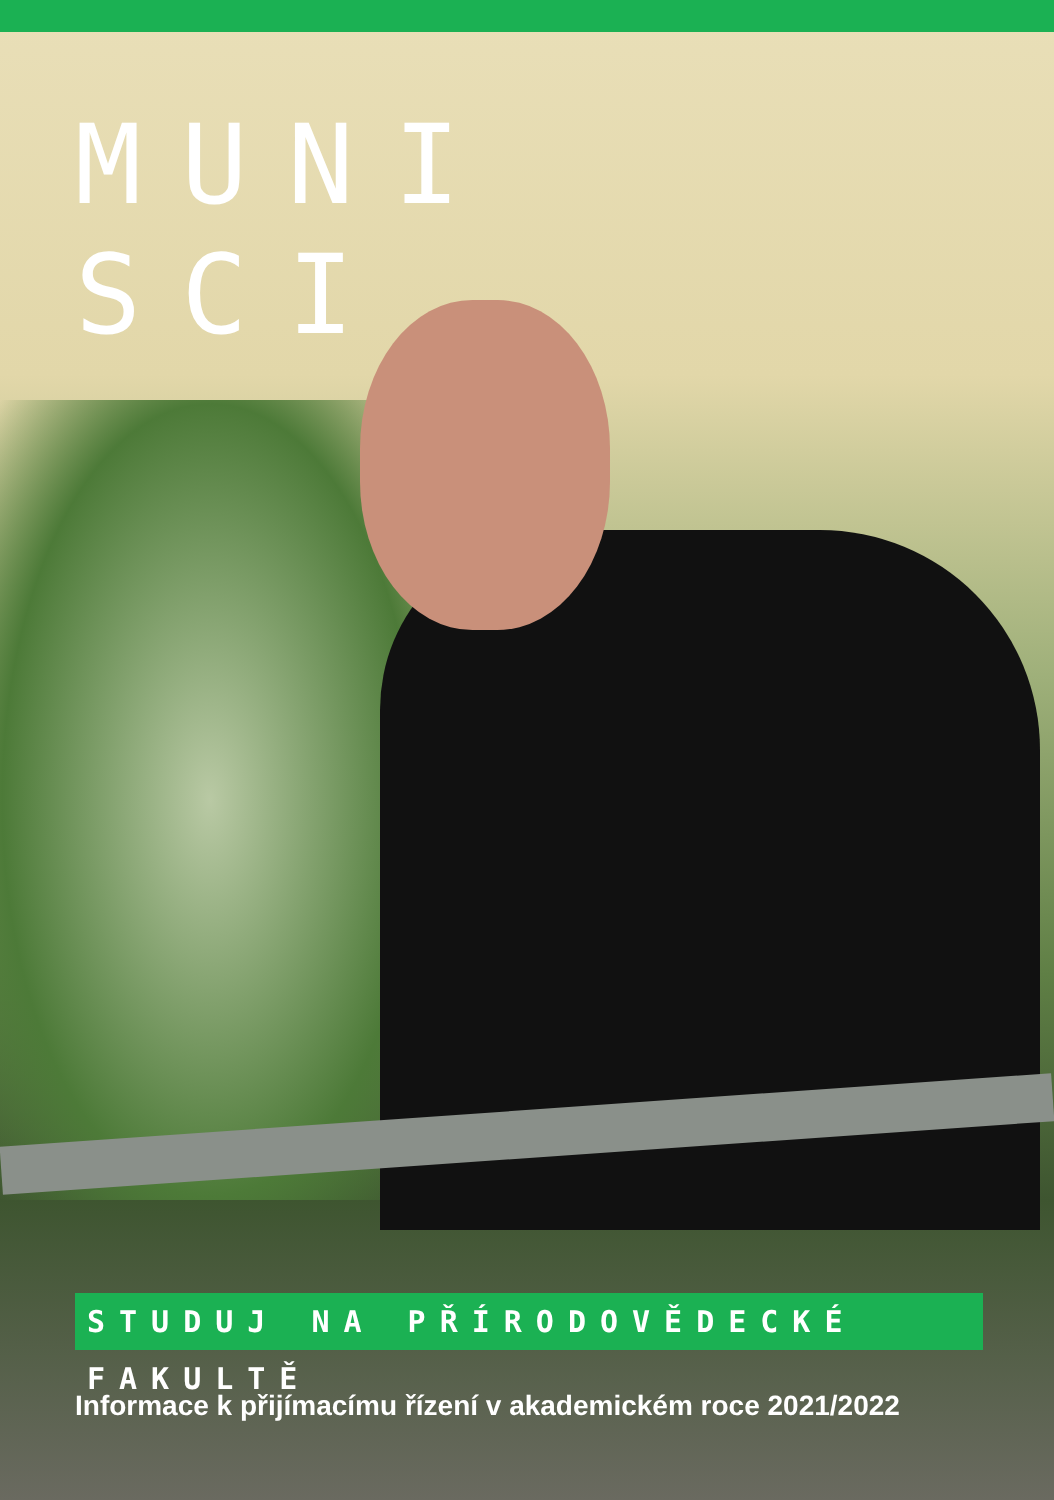MUNI
SCI
STUDUJ NA PŘÍRODOVĚDECKÉ FAKULTĚ
Informace k přijímacímu řízení v akademickém roce 2021/2022